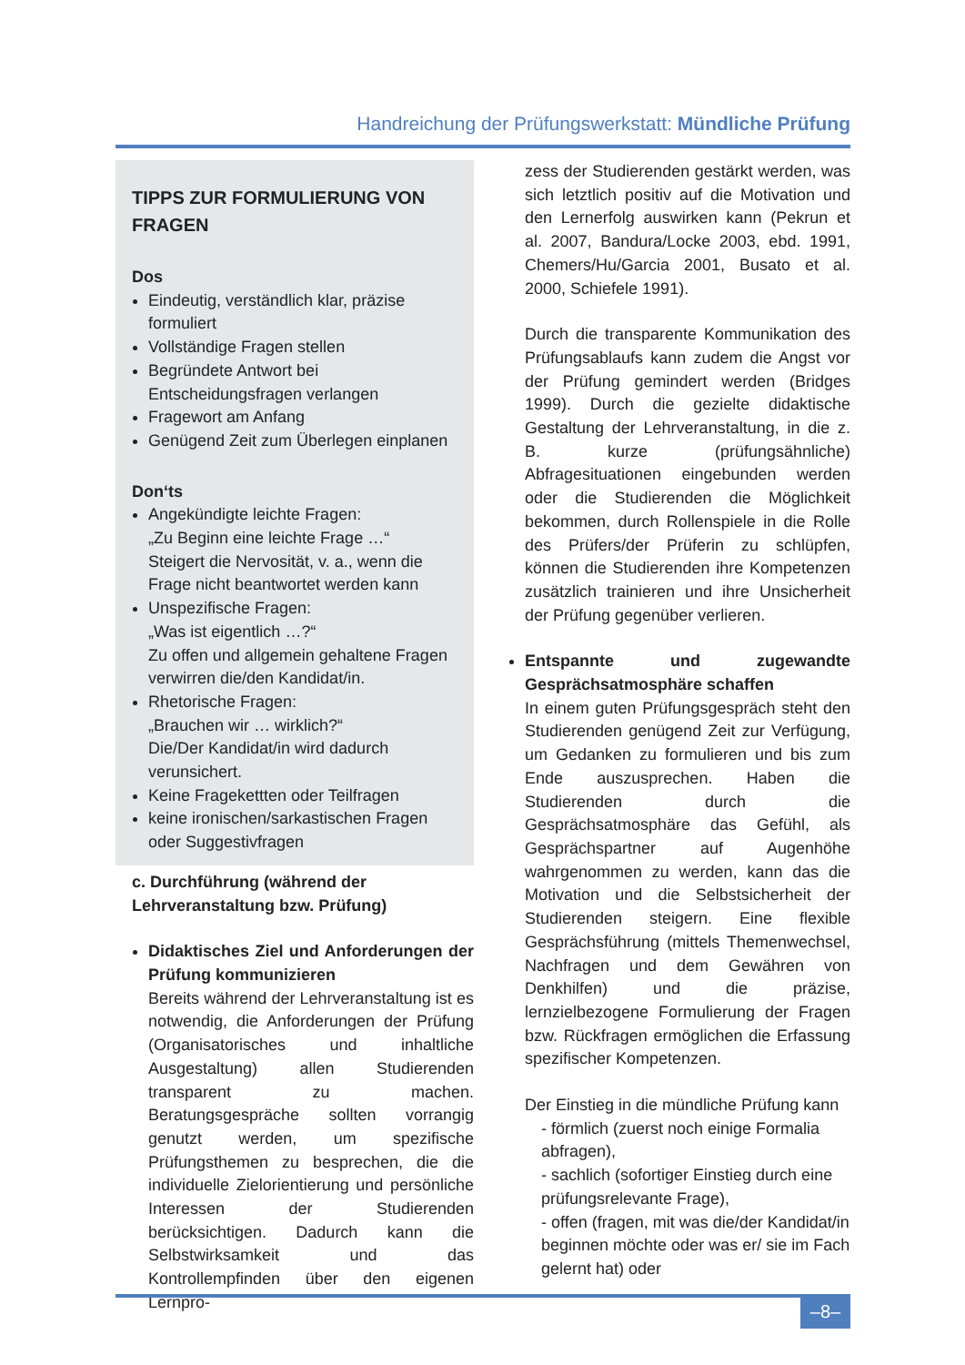Handreichung der Prüfungswerkstatt: Mündliche Prüfung
TIPPS ZUR FORMULIERUNG VON FRAGEN
Dos
Eindeutig, verständlich klar, präzise formuliert
Vollständige Fragen stellen
Begründete Antwort bei Entscheidungsfragen verlangen
Fragewort am Anfang
Genügend Zeit zum Überlegen einplanen
Don‘ts
Angekündigte leichte Fragen:
„Zu Beginn eine leichte Frage …“
Steigert die Nervosität, v. a., wenn die Frage nicht beantwortet werden kann
Unspezifische Fragen:
„Was ist eigentlich …?“
Zu offen und allgemein gehaltene Fragen verwirren die/den Kandidat/in.
Rhetorische Fragen:
„Brauchen wir … wirklich?“
Die/Der Kandidat/in wird dadurch verunsichert.
Keine Fragekettten oder Teilfragen
keine ironischen/sarkastischen Fragen oder Suggestivfragen
c. Durchführung (während der Lehrveranstaltung bzw. Prüfung)
Didaktisches Ziel und Anforderungen der Prüfung kommunizieren
Bereits während der Lehrveranstaltung ist es notwendig, die Anforderungen der Prüfung (Organisatorisches und inhaltliche Ausgestaltung) allen Studierenden transparent zu machen. Beratungsgespräche sollten vorrangig genutzt werden, um spezifische Prüfungsthemen zu besprechen, die die individuelle Zielorientierung und persönliche Interessen der Studierenden berücksichtigen. Dadurch kann die Selbstwirksamkeit und das Kontrollempfinden über den eigenen Lernpro-
zess der Studierenden gestärkt werden, was sich letztlich positiv auf die Motivation und den Lernerfolg auswirken kann (Pekrun et al. 2007, Bandura/Locke 2003, ebd. 1991, Chemers/Hu/Garcia 2001, Busato et al. 2000, Schiefele 1991).
Durch die transparente Kommunikation des Prüfungsablaufs kann zudem die Angst vor der Prüfung gemindert werden (Bridges 1999). Durch die gezielte didaktische Gestaltung der Lehrveranstaltung, in die z. B. kurze (prüfungsähnliche) Abfragesituationen eingebunden werden oder die Studierenden die Möglichkeit bekommen, durch Rollenspiele in die Rolle des Prüfers/der Prüferin zu schlüpfen, können die Studierenden ihre Kompetenzen zusätzlich trainieren und ihre Unsicherheit der Prüfung gegenüber verlieren.
Entspannte und zugewandte Gesprächsatmosphäre schaffen
In einem guten Prüfungsgespräch steht den Studierenden genügend Zeit zur Verfügung, um Gedanken zu formulieren und bis zum Ende auszusprechen. Haben die Studierenden durch die Gesprächsatmosphäre das Gefühl, als Gesprächspartner auf Augenhöhe wahrgenommen zu werden, kann das die Motivation und die Selbstsicherheit der Studierenden steigern. Eine flexible Gesprächsführung (mittels Themenwechsel, Nachfragen und dem Gewähren von Denkhilfen) und die präzise, lernzielbezogene Formulierung der Fragen bzw. Rückfragen ermöglichen die Erfassung spezifischer Kompetenzen.
Der Einstieg in die mündliche Prüfung kann
- förmlich (zuerst noch einige Formalia abfragen),
- sachlich (sofortiger Einstieg durch eine prüfungsrelevante Frage),
- offen (fragen, mit was die/der Kandidat/in beginnen möchte oder was er/ sie im Fach gelernt hat) oder
–8–